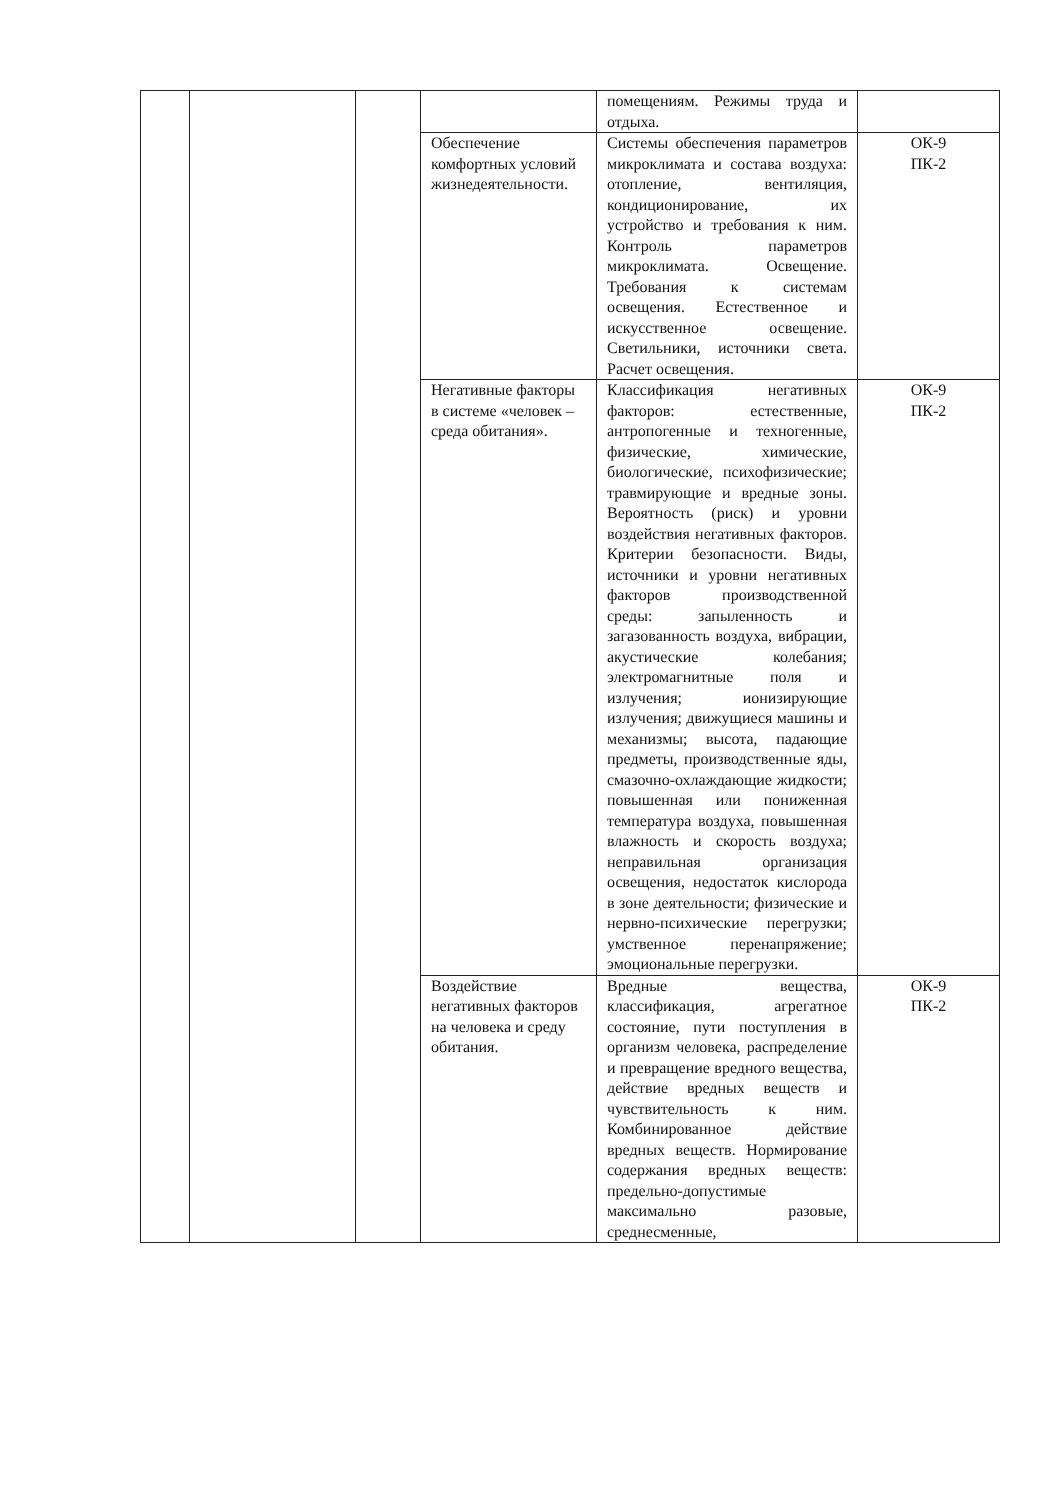| | | | | помещениям. Режимы труда и отдыха. | |
| | | | Обеспечение комфортных условий жизнедеятельности. | Системы обеспечения параметров микроклимата и состава воздуха: отопление, вентиляция, кондиционирование, их устройство и требования к ним. Контроль параметров микроклимата. Освещение. Требования к системам освещения. Естественное и искусственное освещение. Светильники, источники света. Расчет освещения. | ОК-9 ПК-2 |
| | | | Негативные факторы в системе «человек – среда обитания». | Классификация негативных факторов: естественные, антропогенные и техногенные, физические, химические, биологические, психофизические; травмирующие и вредные зоны. Вероятность (риск) и уровни воздействия негативных факторов. Критерии безопасности. Виды, источники и уровни негативных факторов производственной среды: запыленность и загазованность воздуха, вибрации, акустические колебания; электромагнитные поля и излучения; ионизирующие излучения; движущиеся машины и механизмы; высота, падающие предметы, производственные яды, смазочно-охлаждающие жидкости; повышенная или пониженная температура воздуха, повышенная влажность и скорость воздуха; неправильная организация освещения, недостаток кислорода в зоне деятельности; физические и нервно-психические перегрузки; умственное перенапряжение; эмоциональные перегрузки. | ОК-9 ПК-2 |
| | | | Воздействие негативных факторов на человека и среду обитания. | Вредные вещества, классификация, агрегатное состояние, пути поступления в организм человека, распределение и превращение вредного вещества, действие вредных веществ и чувствительность к ним. Комбинированное действие вредных веществ. Нормирование содержания вредных веществ: предельно-допустимые максимально разовые, среднесменные, | ОК-9 ПК-2 |